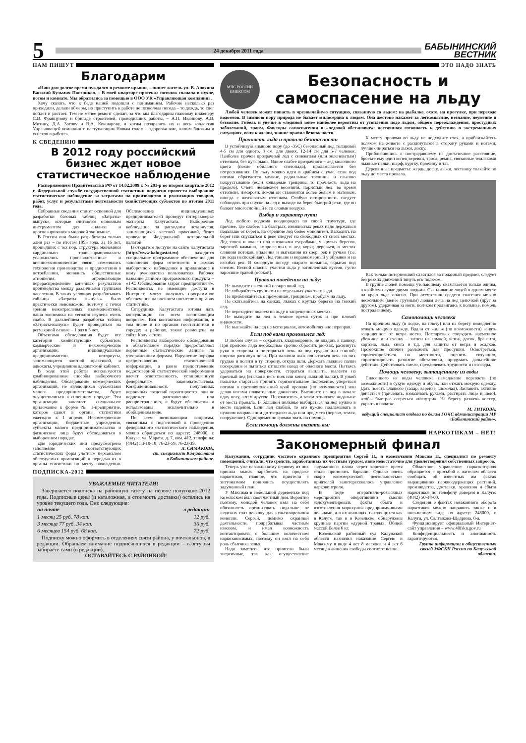5
24 декабря 2011 года
БАБЫНИНСКИЙ
ВЕСТНИК
НАМ ПИШУТ
Благодарим
«Наш дом долгое время нуждался в ремонте крыши, – пишет житель ул. В. Анохина Василий Кузьмич Постников. – В моей квартире протекал потолок сначала в кухне, потом и комнате. Мы обратились за помощью в ООО УК «Управляющая компания».
Хочу сказать, что к беде нашей подошли с пониманием. Рабочие несколько раз приходили, делали обмеры, но приступить к работе не позволяла погода – то дождь, то снег пойдет и растает. Тем не менее ремонт сделан, за что мы благодарны главному инженеру С.В. Французову и бригаде строителей, проводивших работы, – А.Н. Иванцову, А.В. Митину, Д.А. Зотову и В.А. Кокшарову, и хотим поздравить их и весь коллектив Управляющей компании с наступающим Новым годом – здоровья вам, вашим близким и успехов в работе».
К СВЕДЕНИЮ
В 2012 году российский бизнес ждет новое статистическое наблюдение
Распоряжением Правительства РФ от 14.02.2009 г. № 201-р во втором квартале 2012 г. Федеральной службе государственной статистики поручено провести выборочное статистическое наблюдение за затратами на производство и реализацию товаров, работ, услуг и результатами деятельности хозяйствующих субъектов по итогам 2011 года.
Собранные сведения станут основной для разработки базовых таблиц «Затраты-выпуск», которые считаются основным инструментом для анализа и прогнозирования в мировой экономике.
В России они были разработаны только один раз – по итогам 1995 года. За 16 лет, прошедших с тех пор, структура экономики кардинально трансформировалась: усложнялись производственные и внешнеэкономические связи, изменялись технологии производства и предпочтения в потреблении, менялись общественные отношения, определяющие перераспределение конечных результатов производства между различными группами населения. В таких условиях разрабатывать таблицы «Затраты выпуск» было практически невозможно, поэтому, с точки зрения межотраслевых взаимодействий, наша экономика на сегодня изучена очень слабо. В дальнейшем разработка таблиц «Затраты-выпуск» будет проводиться на регулярной основе – 1 раз в 5 лет.
Объектами обследования будут все категории хозяйствующих субъектов: коммерческие и некоммерческие организации, индивидуальные предприниматели, нотариусы, занимающиеся частной практикой, и адвокаты, учредившие адвокатский кабинет.
В ходе этой работы используются комбинированные способы выборочного наблюдения. Обследование коммерческих организаций, не являющихся субъектами малого предпринимательства, будет осуществляться в сплошном порядке. Эти организации заполнят специальное приложение к форме № 1-предприятие, которое сдают в органы статистики ежегодно к 1 апреля. Некоммерческие организации, бюджетные учреждения, субъекты малого предпринимательства и физические лица будут обследоваться в выборочном порядке.
Для юридических лиц предусмотрено заполнение соответствующих статистических форм учетным персоналом обследуемых организаций и передача их в органы статистики по месту нахождения. Обследование индивидуальных предпринимателей проведут интервьюеры-эксперты Калугастата. Выборочное наблюдение за расходами нотариусов, занимающихся частной практикой, будет проведено Федеральной нотариальной палатой.
В открытом доступе на сайте Калугастата (http://www.kalugastat.ru) находятся специальное программное обеспечение для заполнения форм отчетности в рамках выборочного наблюдения и прилагаемое к нему руководство пользователя. Рабочее название данного программного продукта – «1-С: Обследование затрат предприятий 8». Респонденты, не имеющие доступа в Интернет, могут получить программное обеспечение на внешнем носителе в органах статистики.
Сотрудники Калугастата готовы дать консультации по всем возникающим вопросам. Вся контактная информация, в том числе и по органам госстатистики в городах и районах, также размещена на сайте Калугастата.
Респонденты выборочного обследования в обязательном порядке предоставляют первичные статистические данные по утвержденным формам. Нарушение порядка предоставления статистической информации, а равно предоставление недостоверной статистической информации влечет ответственность, установленную федеральным законодательством. Конфиденциальность полученных первичных сведений гарантируется, они не подлежат разглашению или распространению, а будут обезличены и использованы исключительно в обобщенном виде.
По всем возникающим вопросам, связанным с подготовкой к проведению федерального статистического наблюдения, можно обращаться по адресу: 248000, г. Калуга, ул. Марата, д. 7, ком. 412, телефоны: (4842) 53-10-18, 76-23-59, 76-23-39.
Л. СИМАКОВА,
ст. специалист Калугастата
в Бабынинском районе.
ПОДПИСКА-2012
УВАЖАЕМЫЕ ЧИТАТЕЛИ!
Завершается подписка на районную газету на первое полугодие 2012 года. Подписные цены (и каталожная, и стоимость доставки) остались на уровне текущего года. Они следующие:
| на почте | в редакции |
| --- | --- |
| 1 месяц 25 руб. 78 коп. | 12 руб. |
| 3 месяца 77 руб. 34 коп. | 36 руб. |
| 6 месяцев 154 руб. 68 коп. | 72 руб. |
Подписку можно оформить в отделениях связи района, у почтальонов, в редакции. Обращаем внимание подписавшихся в редакции – газету вы забираете сами (в редакции).
ОСТАВАЙТЕСЬ С РАЙОНКОЙ!
ЭТО НАДО ЗНАТЬ
МЧС РОССИИ
EMERCOM
Безопасность и самоспасение на льду
Любой человек может попасть в чрезвычайную ситуацию, связанную со льдом: на рыбалке, охоте, на прогулке, при переходе водоемов. В зимнюю пору природа не бывает милосердна к людям. Она жестоко накажет за легкомыслие, незнание, неумение и безволие. Гибель и увечье в «ледяной зоне» наиболее вероятны от утопления подо льдом, общего переохлаждения, простудных заболеваний, травм. Факторы самоспасения в «ледовой обстановке»: постоянная готовность к действию в экстремальных ситуациях, воля к жизни, знание правил безопасности.
Прочность льда и правила безопасности
В устойчивую зимнюю пору (до -35С) безопасный лед толщиной 4-5 см для одного, 8 см. для двоих, 12-14 см для 5-7 человек. Наиболее прочен прозрачный лед с синеватым (или зеленоватым) оттенком, без пузырьков. Вдвое слабее прозрачного – лед молочного цвета (после обильного снегопада), проламывается без потрескивания. По льду можно идти в крайнем случае, если под ногами образуются мелкие, радиальные трещины и слышно похрустывание (если кольцевые трещины, то прочность льда на пределе). Очень ненадежен весенний, пористый лед: во время оттепели, изморози, дождя он становится более белым и матовым, иногда с желтоватым оттенком. Особую осторожность следует соблюдать при спуске на лед и выходе на берег быстрой реки, где он бывает многослойный и со слоями воздуха.
Выбор и характер пути
Лед любого водоема неоднороден по своей структуре, где прочнее, где слабее. На быстрых, извилистых реках надо держаться подальше от берега, на середине лед более монолитен. Выходить на берег или спускаться к реке следует на свободных от снега местах. Лед тонок и опасен под снежными сугробами, у крутых берегов, зарослей камыша, вмороженных в лед коряг, деревьев, в местах слияния потоков, впадения и вытекания из озер, рек и ручьев (т.е. где вода неспокойная). Лед тоньше и неравномерный у обрывов и на изгибах рек. В холодную погоду «парит» полынья, скрытая под снегом. Весной опасны участки льда у затопленных кустов, густо заросшие травой (осокой).
Правила поведения на льду:
Не выходите на тонкий неокрепший лед.
Не собирайтесь группами на отдельных участках льда.
Не приближайтесь к промоинам, трещинам, пробуям на льду.
Не скатывайтесь на санках, лыжах с крутых берегов на тонкий лед.
Не переходите водоем по льду в запрещенных местах.
Не выходите на лед в темное время суток и при плохой видимости.
Не выезжайте на лед на мотоциклах, автомобилях вне переправ.
Если под вами проломился лед:
В любом случае – сохранять хладнокровие, не впадать в панику. При проломе льда необходимо срочно сбросить рюкзак, раскинуть руки в стороны и постараться лечь на лед грудью или спиной, широко раскинув ноги. При наличии лыж попытаться лечь на них грудью и ползти в ту сторону, откуда шли. Держать лыжные палки посередине и пытаться отползти назад от опасного места. Пытаясь удержаться на поверхности, стараться выплыть, вылезти на прочный лед (втыкая в него нож или конец лыжной палки). В узкой полынье стараться принять горизонтальное положение, упереться ногами в противоположный край провала (по возможности) или делая ногами плавательные движения. Вытащите на лед в начале одну ногу, затем другую. Перекатитесь, а затем отползите подальше от места провала. В большой полынье выбираться на лед нужно в месте падения. Если лед слабый, то его нужно подламывать в нужном направлении до твердого льда или предмета (дерево, земля, сооружение). Одновременно громко звать на помощь.
Если помощь должны оказать вы:
К месту пролома во льду не подходите стоя, а приближайтесь ползком на животе с раскинутыми в сторону руками и ногами, лучше опираться на лыжи, доску.
Приблизившись к пострадавшему на достаточное расстояние, бросьте ему один конец веревки, троса, ремня, связанные темляками лыжные палки, шарф, куртку, брючину и т.п.
Деревянные предметы: жердь, доску, лыжи, лестницу толкайте по льду до места провала.
Как только потерпевший схватился за поданный предмет, следует без резких движений тянуть его ползком.
В группе людей помощь утопающему оказывается только одним, в крайнем случае двумя людьми. Скапливание людей в одном месте на краю льда опасно. При отсутствии средств спасения можно нескольким (менее грузным) людям лечь на лед цепочкой (друг за другом), удерживая за ноги, ползком продвигаясь к полынье, помочь пострадавшему.
Самопомощь человека
На прочном льду (в лодке, на плоту) или на берегу немедленно отжать мокрую одежду. Вдали от жилья (по возможности) занять защищенное от ветра место. Постараться соорудить временное убежище или стенку – заслон из камней, веток, досок, брезента, картона, льда, снега и т.д. для защиты от ветра и осадков. Промокшие спички разложить для просушки. Осмотреться, сориентироваться на местности, оценить ситуацию, спрогнозировать развитие обстановки, продумать дальнейшие действия. Действовать смело, преодолевать трудности и невзгоды.
Помощь человеку, вытащенному из воды
Спасенного из воды человека немедленно переодеть (по возможности) в сухую одежду и обувь, или отжать мокрую одежду. Дать поесть сладкого (сахар, варенье, шоколад). Заставить активно двигаться (приседать, взмахивать руками, растирать лицо и шею), чтобы быстрее согреться «изнутри». На берегу разжечь костер, укрыть в палатке.
М. ТИТКОВА,
ведущий специалист отдела по делам ГОЧС администрации МР «Бабынинский район».
НАРКОТИКАМ – НЕТ!
Закономерный финал
Калужанин, сотрудник частного охранного предприятия Сергей П., и козельчанин Максим П., специалист по ремонту помещений, считали, что средств, заработанных их честным трудом, явно недостаточно для удовлетворения собственных запросов.
Теперь уже неважно кому первому из них пришла мысль заработать на продаже наркотиков, главное, что приятели с энтузиазмом принялись осуществлять задуманный план.
У Максима в небольшой деревеньке под Козельском был свой частный дом. Вероятно поэтому, молодой человек взял на себя обязанность организовать подальше от людских глаз делянку для культивирования конопли. Сергей, помимо охранной деятельности, подрабатывал частным извозом, и имел возможность контактировать с большим количеством наркозависимых, поэтому он взял на себя роль сбытчика зелья.
Надо заметить, что приятели были энергичные, так как осуществление задуманного плана через короткое время стало приносить барыши. Однако очень скоро «коммерческой деятельностью» приятелей заинтересовалось управление наркоконтроля.
В ходе оперативно-розыскных мероприятий оперативники смогли задокументировать факты сбыта и изготовления марихуаны предприимчивыми дельцами, а в их жилищах, находящихся как в Калуге, так и в Козельске, обнаружены крупные партии «дурной травы». Общей массой более 6 кг.
Козельский районный суд Калужской области назначил наказание Сергею и Максиму в виде 4 лет 8 месяцев и 4 лет 6 месяцев лишения свободы соответственно.
Областное управление наркоконтроля обращается с просьбой к жителям области сообщать об известных им фактах выращивания наркосодержащих растений, производства, доставки, хранения и сбыта наркотиков по телефону доверия в Калуге: (4842) 50-48-00.
Сведения о фактах незаконного оборота наркотиков можно направить также и в письменном виде по адресу: 248000, г. Калуга, ул. Салтыкова-Щедрина, 8-а.
Функционирует официальный Интернет-сайт управления – www.40fskn.gov.ru
Конфиденциальность и анонимность гарантируются.
Группа информации и общественных связей УФСКН России по Калужской области.